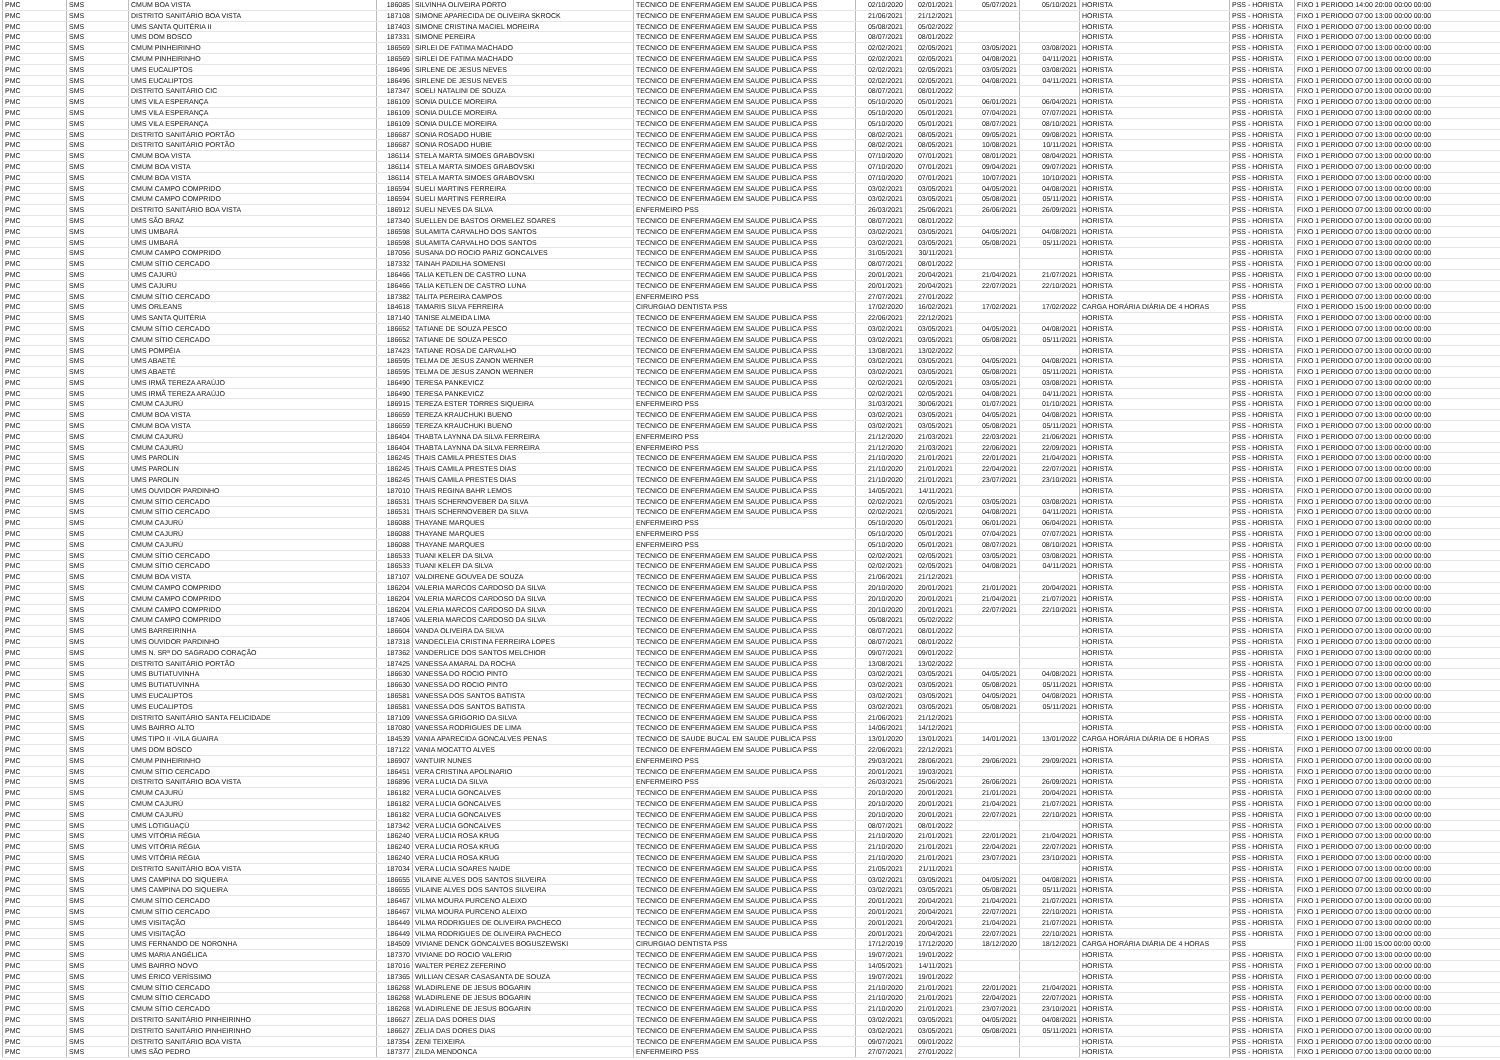| PMC | SMS | CMUM BOA VISTA | 186085 | SILVINHA OLIVEIRA PORTO | TECNICO DE ENFERMAGEM EM SAUDE PUBLICA PSS | 02/10/2020 | 02/01/2021 | 05/07/2021 | 05/10/2021 | HORISTA | PSS - HORISTA | FIXO 1 PERIODO 14:00 20:00 00:00 00:00 |
| PMC | SMS | DISTRITO SANITÁRIO BOA VISTA | 187108 | SIMONE APARECIDA DE OLIVEIRA SKROCK | TECNICO DE ENFERMAGEM EM SAUDE PUBLICA PSS | 21/06/2021 | 21/12/2021 | | | HORISTA | PSS - HORISTA | FIXO 1 PERIODO 07:00 13:00 00:00 00:00 |
| PMC | SMS | UMS SANTA QUITÉRIA II | 187403 | SIMONE CRISTINA MACIEL MOREIRA | TECNICO DE ENFERMAGEM EM SAUDE PUBLICA PSS | 05/08/2021 | 05/02/2022 | | | HORISTA | PSS - HORISTA | FIXO 1 PERIODO 07:00 13:00 00:00 00:00 |
| PMC | SMS | UMS DOM BOSCO | 187331 | SIMONE PEREIRA | TECNICO DE ENFERMAGEM EM SAUDE PUBLICA PSS | 08/07/2021 | 08/01/2022 | | | HORISTA | PSS - HORISTA | FIXO 1 PERIODO 07:00 13:00 00:00 00:00 |
| PMC | SMS | CMUM PINHEIRINHO | 186569 | SIRLEI DE FATIMA MACHADO | TECNICO DE ENFERMAGEM EM SAUDE PUBLICA PSS | 02/02/2021 | 02/05/2021 | 03/05/2021 | 03/08/2021 | HORISTA | PSS - HORISTA | FIXO 1 PERIODO 07:00 13:00 00:00 00:00 |
| PMC | SMS | CMUM PINHEIRINHO | 186569 | SIRLEI DE FATIMA MACHADO | TECNICO DE ENFERMAGEM EM SAUDE PUBLICA PSS | 02/02/2021 | 02/05/2021 | 04/08/2021 | 04/11/2021 | HORISTA | PSS - HORISTA | FIXO 1 PERIODO 07:00 13:00 00:00 00:00 |
| PMC | SMS | UMS EUCALIPTOS | 186496 | SIRLENE DE JESUS NEVES | TECNICO DE ENFERMAGEM EM SAUDE PUBLICA PSS | 02/02/2021 | 02/05/2021 | 03/05/2021 | 03/08/2021 | HORISTA | PSS - HORISTA | FIXO 1 PERIODO 07:00 13:00 00:00 00:00 |
| PMC | SMS | UMS EUCALIPTOS | 186496 | SIRLENE DE JESUS NEVES | TECNICO DE ENFERMAGEM EM SAUDE PUBLICA PSS | 02/02/2021 | 02/05/2021 | 04/08/2021 | 04/11/2021 | HORISTA | PSS - HORISTA | FIXO 1 PERIODO 07:00 13:00 00:00 00:00 |
| PMC | SMS | DISTRITO SANITÁRIO CIC | 187347 | SOELI NATALINI DE SOUZA | TECNICO DE ENFERMAGEM EM SAUDE PUBLICA PSS | 08/07/2021 | 08/01/2022 | | | HORISTA | PSS - HORISTA | FIXO 1 PERIODO 07:00 13:00 00:00 00:00 |
| PMC | SMS | UMS VILA ESPERANÇA | 186109 | SONIA DULCE MOREIRA | TECNICO DE ENFERMAGEM EM SAUDE PUBLICA PSS | 05/10/2020 | 05/01/2021 | 06/01/2021 | 06/04/2021 | HORISTA | PSS - HORISTA | FIXO 1 PERIODO 07:00 13:00 00:00 00:00 |
| PMC | SMS | UMS VILA ESPERANÇA | 186109 | SONIA DULCE MOREIRA | TECNICO DE ENFERMAGEM EM SAUDE PUBLICA PSS | 05/10/2020 | 05/01/2021 | 07/04/2021 | 07/07/2021 | HORISTA | PSS - HORISTA | FIXO 1 PERIODO 07:00 13:00 00:00 00:00 |
| PMC | SMS | UMS VILA ESPERANÇA | 186109 | SONIA DULCE MOREIRA | TECNICO DE ENFERMAGEM EM SAUDE PUBLICA PSS | 05/10/2020 | 05/01/2021 | 08/07/2021 | 08/10/2021 | HORISTA | PSS - HORISTA | FIXO 1 PERIODO 07:00 13:00 00:00 00:00 |
| PMC | SMS | DISTRITO SANITÁRIO PORTÃO | 186687 | SONIA ROSADO HUBIE | TECNICO DE ENFERMAGEM EM SAUDE PUBLICA PSS | 08/02/2021 | 08/05/2021 | 09/05/2021 | 09/08/2021 | HORISTA | PSS - HORISTA | FIXO 1 PERIODO 07:00 13:00 00:00 00:00 |
| PMC | SMS | DISTRITO SANITÁRIO PORTÃO | 186687 | SONIA ROSADO HUBIE | TECNICO DE ENFERMAGEM EM SAUDE PUBLICA PSS | 08/02/2021 | 08/05/2021 | 10/08/2021 | 10/11/2021 | HORISTA | PSS - HORISTA | FIXO 1 PERIODO 07:00 13:00 00:00 00:00 |
| PMC | SMS | CMUM BOA VISTA | 186114 | STELA MARTA SIMOES GRABOVSKI | TECNICO DE ENFERMAGEM EM SAUDE PUBLICA PSS | 07/10/2020 | 07/01/2021 | 08/01/2021 | 08/04/2021 | HORISTA | PSS - HORISTA | FIXO 1 PERIODO 07:00 13:00 00:00 00:00 |
| PMC | SMS | CMUM BOA VISTA | 186114 | STELA MARTA SIMOES GRABOVSKI | TECNICO DE ENFERMAGEM EM SAUDE PUBLICA PSS | 07/10/2020 | 07/01/2021 | 09/04/2021 | 09/07/2021 | HORISTA | PSS - HORISTA | FIXO 1 PERIODO 07:00 13:00 00:00 00:00 |
| PMC | SMS | CMUM BOA VISTA | 186114 | STELA MARTA SIMOES GRABOVSKI | TECNICO DE ENFERMAGEM EM SAUDE PUBLICA PSS | 07/10/2020 | 07/01/2021 | 10/07/2021 | 10/10/2021 | HORISTA | PSS - HORISTA | FIXO 1 PERIODO 07:00 13:00 00:00 00:00 |
| PMC | SMS | CMUM CAMPO COMPRIDO | 186594 | SUELI MARTINS FERREIRA | TECNICO DE ENFERMAGEM EM SAUDE PUBLICA PSS | 03/02/2021 | 03/05/2021 | 04/05/2021 | 04/08/2021 | HORISTA | PSS - HORISTA | FIXO 1 PERIODO 07:00 13:00 00:00 00:00 |
| PMC | SMS | CMUM CAMPO COMPRIDO | 186594 | SUELI MARTINS FERREIRA | TECNICO DE ENFERMAGEM EM SAUDE PUBLICA PSS | 03/02/2021 | 03/05/2021 | 05/08/2021 | 05/11/2021 | HORISTA | PSS - HORISTA | FIXO 1 PERIODO 07:00 13:00 00:00 00:00 |
| PMC | SMS | DISTRITO SANITÁRIO BOA VISTA | 186912 | SUELI NEVES DA SILVA | ENFERMEIRO PSS | 26/03/2021 | 25/06/2021 | 26/06/2021 | 26/09/2021 | HORISTA | PSS - HORISTA | FIXO 1 PERIODO 07:00 13:00 00:00 00:00 |
| PMC | SMS | UMS SÃO BRAZ | 187340 | SUELLEN DE BASTOS ORMELEZ SOARES | TECNICO DE ENFERMAGEM EM SAUDE PUBLICA PSS | 08/07/2021 | 08/01/2022 | | | HORISTA | PSS - HORISTA | FIXO 1 PERIODO 07:00 13:00 00:00 00:00 |
| PMC | SMS | UMS UMBARÁ | 186598 | SULAMITA CARVALHO DOS SANTOS | TECNICO DE ENFERMAGEM EM SAUDE PUBLICA PSS | 03/02/2021 | 03/05/2021 | 04/05/2021 | 04/08/2021 | HORISTA | PSS - HORISTA | FIXO 1 PERIODO 07:00 13:00 00:00 00:00 |
| PMC | SMS | UMS UMBARÁ | 186598 | SULAMITA CARVALHO DOS SANTOS | TECNICO DE ENFERMAGEM EM SAUDE PUBLICA PSS | 03/02/2021 | 03/05/2021 | 05/08/2021 | 05/11/2021 | HORISTA | PSS - HORISTA | FIXO 1 PERIODO 07:00 13:00 00:00 00:00 |
| PMC | SMS | CMUM CAMPO COMPRIDO | 187056 | SUSANA DO ROCIO PARIZ GONCALVES | TECNICO DE ENFERMAGEM EM SAUDE PUBLICA PSS | 31/05/2021 | 30/11/2021 | | | HORISTA | PSS - HORISTA | FIXO 1 PERIODO 07:00 13:00 00:00 00:00 |
| PMC | SMS | CMUM SÍTIO CERCADO | 187332 | TAINAH PADILHA SOMENSI | TECNICO DE ENFERMAGEM EM SAUDE PUBLICA PSS | 08/07/2021 | 08/01/2022 | | | HORISTA | PSS - HORISTA | FIXO 1 PERIODO 07:00 13:00 00:00 00:00 |
| PMC | SMS | UMS CAJURÚ | 186466 | TALIA KETLEN DE CASTRO LUNA | TECNICO DE ENFERMAGEM EM SAUDE PUBLICA PSS | 20/01/2021 | 20/04/2021 | 21/04/2021 | 21/07/2021 | HORISTA | PSS - HORISTA | FIXO 1 PERIODO 07:00 13:00 00:00 00:00 |
| PMC | SMS | UMS CAJURU | 186466 | TALIA KETLEN DE CASTRO LUNA | TECNICO DE ENFERMAGEM EM SAUDE PUBLICA PSS | 20/01/2021 | 20/04/2021 | 22/07/2021 | 22/10/2021 | HORISTA | PSS - HORISTA | FIXO 1 PERIODO 07:00 13:00 00:00 00:00 |
| PMC | SMS | CMUM SÍTIO CERCADO | 187382 | TALITA PEREIRA CAMPOS | ENFERMEIRO PSS | 27/07/2021 | 27/01/2022 | | | HORISTA | PSS - HORISTA | FIXO 1 PERIODO 07:00 13:00 00:00 00:00 |
| PMC | SMS | UMS ORLEANS | 184618 | TAMARIS SILVA FERREIRA | CIRURGIAO DENTISTA PSS | 17/02/2020 | 16/02/2021 | 17/02/2021 | 17/02/2022 | CARGA HORÁRIA DIÁRIA DE 4 HORAS | PSS | FIXO 1 PERIODO 15:00 19:00 00:00 00:00 |
| PMC | SMS | UMS SANTA QUITÉRIA | 187140 | TANISE ALMEIDA LIMA | TECNICO DE ENFERMAGEM EM SAUDE PUBLICA PSS | 22/06/2021 | 22/12/2021 | | | HORISTA | PSS - HORISTA | FIXO 1 PERIODO 07:00 13:00 00:00 00:00 |
| PMC | SMS | CMUM SÍTIO CERCADO | 186652 | TATIANE DE SOUZA PESCO | TECNICO DE ENFERMAGEM EM SAUDE PUBLICA PSS | 03/02/2021 | 03/05/2021 | 04/05/2021 | 04/08/2021 | HORISTA | PSS - HORISTA | FIXO 1 PERIODO 07:00 13:00 00:00 00:00 |
| PMC | SMS | CMUM SÍTIO CERCADO | 186652 | TATIANE DE SOUZA PESCO | TECNICO DE ENFERMAGEM EM SAUDE PUBLICA PSS | 03/02/2021 | 03/05/2021 | 05/08/2021 | 05/11/2021 | HORISTA | PSS - HORISTA | FIXO 1 PERIODO 07:00 13:00 00:00 00:00 |
| PMC | SMS | UMS POMPÉIA | 187423 | TATIANE ROSA DE CARVALHO | TECNICO DE ENFERMAGEM EM SAUDE PUBLICA PSS | 13/08/2021 | 13/02/2022 | | | HORISTA | PSS - HORISTA | FIXO 1 PERIODO 07:00 13:00 00:00 00:00 |
| PMC | SMS | UMS ABAETÉ | 186595 | TELMA DE JESUS ZANON WERNER | TECNICO DE ENFERMAGEM EM SAUDE PUBLICA PSS | 03/02/2021 | 03/05/2021 | 04/05/2021 | 04/08/2021 | HORISTA | PSS - HORISTA | FIXO 1 PERIODO 07:00 13:00 00:00 00:00 |
| PMC | SMS | UMS ABAETÉ | 186595 | TELMA DE JESUS ZANON WERNER | TECNICO DE ENFERMAGEM EM SAUDE PUBLICA PSS | 03/02/2021 | 03/05/2021 | 05/08/2021 | 05/11/2021 | HORISTA | PSS - HORISTA | FIXO 1 PERIODO 07:00 13:00 00:00 00:00 |
| PMC | SMS | UMS IRMÃ TEREZA ARAÚJO | 186490 | TERESA PANKEVICZ | TECNICO DE ENFERMAGEM EM SAUDE PUBLICA PSS | 02/02/2021 | 02/05/2021 | 03/05/2021 | 03/08/2021 | HORISTA | PSS - HORISTA | FIXO 1 PERIODO 07:00 13:00 00:00 00:00 |
| PMC | SMS | UMS IRMÃ TEREZA ARAÚJO | 186490 | TERESA PANKEVICZ | TECNICO DE ENFERMAGEM EM SAUDE PUBLICA PSS | 02/02/2021 | 02/05/2021 | 04/08/2021 | 04/11/2021 | HORISTA | PSS - HORISTA | FIXO 1 PERIODO 07:00 13:00 00:00 00:00 |
| PMC | SMS | CMUM CAJURÚ | 186915 | TEREZA ESTER TORRES SIQUEIRA | ENFERMEIRO PSS | 31/03/2021 | 30/06/2021 | 01/07/2021 | 01/10/2021 | HORISTA | PSS - HORISTA | FIXO 1 PERIODO 07:00 13:00 00:00 00:00 |
| PMC | SMS | CMUM BOA VISTA | 186659 | TEREZA KRAUCHUKI BUENO | TECNICO DE ENFERMAGEM EM SAUDE PUBLICA PSS | 03/02/2021 | 03/05/2021 | 04/05/2021 | 04/08/2021 | HORISTA | PSS - HORISTA | FIXO 1 PERIODO 07:00 13:00 00:00 00:00 |
| PMC | SMS | CMUM BOA VISTA | 186659 | TEREZA KRAUCHUKI BUENO | TECNICO DE ENFERMAGEM EM SAUDE PUBLICA PSS | 03/02/2021 | 03/05/2021 | 05/08/2021 | 05/11/2021 | HORISTA | PSS - HORISTA | FIXO 1 PERIODO 07:00 13:00 00:00 00:00 |
| PMC | SMS | CMUM CAJURÚ | 186404 | THABTA LAYNNA DA SILVA FERREIRA | ENFERMEIRO PSS | 21/12/2020 | 21/03/2021 | 22/03/2021 | 21/06/2021 | HORISTA | PSS - HORISTA | FIXO 1 PERIODO 07:00 13:00 00:00 00:00 |
| PMC | SMS | CMUM CAJURÚ | 186404 | THABTA LAYNNA DA SILVA FERREIRA | ENFERMEIRO PSS | 21/12/2020 | 21/03/2021 | 22/06/2021 | 22/09/2021 | HORISTA | PSS - HORISTA | FIXO 1 PERIODO 07:00 13:00 00:00 00:00 |
| PMC | SMS | UMS PAROLIN | 186245 | THAIS CAMILA PRESTES DIAS | TECNICO DE ENFERMAGEM EM SAUDE PUBLICA PSS | 21/10/2020 | 21/01/2021 | 22/01/2021 | 21/04/2021 | HORISTA | PSS - HORISTA | FIXO 1 PERIODO 07:00 13:00 00:00 00:00 |
| PMC | SMS | UMS PAROLIN | 186245 | THAIS CAMILA PRESTES DIAS | TECNICO DE ENFERMAGEM EM SAUDE PUBLICA PSS | 21/10/2020 | 21/01/2021 | 22/04/2021 | 22/07/2021 | HORISTA | PSS - HORISTA | FIXO 1 PERIODO 07:00 13:00 00:00 00:00 |
| PMC | SMS | UMS PAROLIN | 186245 | THAIS CAMILA PRESTES DIAS | TECNICO DE ENFERMAGEM EM SAUDE PUBLICA PSS | 21/10/2020 | 21/01/2021 | 23/07/2021 | 23/10/2021 | HORISTA | PSS - HORISTA | FIXO 1 PERIODO 07:00 13:00 00:00 00:00 |
| PMC | SMS | UMS OUVIDOR PARDINHO | 187010 | THAIS REGINA BAHR LEMOS | TECNICO DE ENFERMAGEM EM SAUDE PUBLICA PSS | 14/05/2021 | 14/11/2021 | | | HORISTA | PSS - HORISTA | FIXO 1 PERIODO 07:00 13:00 00:00 00:00 |
| PMC | SMS | CMUM SÍTIO CERCADO | 186531 | THAIS SCHERNOVEBER DA SILVA | TECNICO DE ENFERMAGEM EM SAUDE PUBLICA PSS | 02/02/2021 | 02/05/2021 | 03/05/2021 | 03/08/2021 | HORISTA | PSS - HORISTA | FIXO 1 PERIODO 07:00 13:00 00:00 00:00 |
| PMC | SMS | CMUM SÍTIO CERCADO | 186531 | THAIS SCHERNOVEBER DA SILVA | TECNICO DE ENFERMAGEM EM SAUDE PUBLICA PSS | 02/02/2021 | 02/05/2021 | 04/08/2021 | 04/11/2021 | HORISTA | PSS - HORISTA | FIXO 1 PERIODO 07:00 13:00 00:00 00:00 |
| PMC | SMS | CMUM CAJURÚ | 186088 | THAYANE MARQUES | ENFERMEIRO PSS | 05/10/2020 | 05/01/2021 | 06/01/2021 | 06/04/2021 | HORISTA | PSS - HORISTA | FIXO 1 PERIODO 07:00 13:00 00:00 00:00 |
| PMC | SMS | CMUM CAJURÚ | 186088 | THAYANE MARQUES | ENFERMEIRO PSS | 05/10/2020 | 05/01/2021 | 07/04/2021 | 07/07/2021 | HORISTA | PSS - HORISTA | FIXO 1 PERIODO 07:00 13:00 00:00 00:00 |
| PMC | SMS | CMUM CAJURÚ | 186088 | THAYANE MARQUES | ENFERMEIRO PSS | 05/10/2020 | 05/01/2021 | 08/07/2021 | 08/10/2021 | HORISTA | PSS - HORISTA | FIXO 1 PERIODO 07:00 13:00 00:00 00:00 |
| PMC | SMS | CMUM SÍTIO CERCADO | 186533 | TUANI KELER DA SILVA | TECNICO DE ENFERMAGEM EM SAUDE PUBLICA PSS | 02/02/2021 | 02/05/2021 | 03/05/2021 | 03/08/2021 | HORISTA | PSS - HORISTA | FIXO 1 PERIODO 07:00 13:00 00:00 00:00 |
| PMC | SMS | CMUM SÍTIO CERCADO | 186533 | TUANI KELER DA SILVA | TECNICO DE ENFERMAGEM EM SAUDE PUBLICA PSS | 02/02/2021 | 02/05/2021 | 04/08/2021 | 04/11/2021 | HORISTA | PSS - HORISTA | FIXO 1 PERIODO 07:00 13:00 00:00 00:00 |
| PMC | SMS | CMUM BOA VISTA | 187107 | VALDIRENE GOUVEA DE SOUZA | TECNICO DE ENFERMAGEM EM SAUDE PUBLICA PSS | 21/06/2021 | 21/12/2021 | | | HORISTA | PSS - HORISTA | FIXO 1 PERIODO 07:00 13:00 00:00 00:00 |
| PMC | SMS | CMUM CAMPO COMPRIDO | 186204 | VALERIA MARCOS CARDOSO DA SILVA | TECNICO DE ENFERMAGEM EM SAUDE PUBLICA PSS | 20/10/2020 | 20/01/2021 | 21/01/2021 | 20/04/2021 | HORISTA | PSS - HORISTA | FIXO 1 PERIODO 07:00 13:00 00:00 00:00 |
| PMC | SMS | CMUM CAMPO COMPRIDO | 186204 | VALERIA MARCOS CARDOSO DA SILVA | TECNICO DE ENFERMAGEM EM SAUDE PUBLICA PSS | 20/10/2020 | 20/01/2021 | 21/04/2021 | 21/07/2021 | HORISTA | PSS - HORISTA | FIXO 1 PERIODO 07:00 13:00 00:00 00:00 |
| PMC | SMS | CMUM CAMPO COMPRIDO | 186204 | VALERIA MARCOS CARDOSO DA SILVA | TECNICO DE ENFERMAGEM EM SAUDE PUBLICA PSS | 20/10/2020 | 20/01/2021 | 22/07/2021 | 22/10/2021 | HORISTA | PSS - HORISTA | FIXO 1 PERIODO 07:00 13:00 00:00 00:00 |
| PMC | SMS | CMUM CAMPO COMPRIDO | 187406 | VALERIA MARCOS CARDOSO DA SILVA | TECNICO DE ENFERMAGEM EM SAUDE PUBLICA PSS | 05/08/2021 | 05/02/2022 | | | HORISTA | PSS - HORISTA | FIXO 1 PERIODO 07:00 13:00 00:00 00:00 |
| PMC | SMS | UMS BARREIRINHA | 186604 | VANDA OLIVEIRA DA SILVA | TECNICO DE ENFERMAGEM EM SAUDE PUBLICA PSS | 08/07/2021 | 08/01/2022 | | | HORISTA | PSS - HORISTA | FIXO 1 PERIODO 07:00 13:00 00:00 00:00 |
| PMC | SMS | UMS OUVIDOR PARDINHO | 187318 | VANDECLEIA CRISTINA FERREIRA LOPES | TECNICO DE ENFERMAGEM EM SAUDE PUBLICA PSS | 08/07/2021 | 08/01/2022 | | | HORISTA | PSS - HORISTA | FIXO 1 PERIODO 07:00 13:00 00:00 00:00 |
| PMC | SMS | UMS N. SRª DO SAGRADO CORAÇÃO | 187362 | VANDERLICE DOS SANTOS MELCHIOR | TECNICO DE ENFERMAGEM EM SAUDE PUBLICA PSS | 09/07/2021 | 09/01/2022 | | | HORISTA | PSS - HORISTA | FIXO 1 PERIODO 07:00 13:00 00:00 00:00 |
| PMC | SMS | DISTRITO SANITÁRIO PORTÃO | 187425 | VANESSA AMARAL DA ROCHA | TECNICO DE ENFERMAGEM EM SAUDE PUBLICA PSS | 13/08/2021 | 13/02/2022 | | | HORISTA | PSS - HORISTA | FIXO 1 PERIODO 07:00 13:00 00:00 00:00 |
| PMC | SMS | UMS BUTIATUVINHA | 186630 | VANESSA DO ROCIO PINTO | TECNICO DE ENFERMAGEM EM SAUDE PUBLICA PSS | 03/02/2021 | 03/05/2021 | 04/05/2021 | 04/08/2021 | HORISTA | PSS - HORISTA | FIXO 1 PERIODO 07:00 13:00 00:00 00:00 |
| PMC | SMS | UMS BUTIATUVINHA | 186630 | VANESSA DO ROCIO PINTO | TECNICO DE ENFERMAGEM EM SAUDE PUBLICA PSS | 03/02/2021 | 03/05/2021 | 05/08/2021 | 05/11/2021 | HORISTA | PSS - HORISTA | FIXO 1 PERIODO 07:00 13:00 00:00 00:00 |
| PMC | SMS | UMS EUCALIPTOS | 186581 | VANESSA DOS SANTOS BATISTA | TECNICO DE ENFERMAGEM EM SAUDE PUBLICA PSS | 03/02/2021 | 03/05/2021 | 04/05/2021 | 04/08/2021 | HORISTA | PSS - HORISTA | FIXO 1 PERIODO 07:00 13:00 00:00 00:00 |
| PMC | SMS | UMS EUCALIPTOS | 186581 | VANESSA DOS SANTOS BATISTA | TECNICO DE ENFERMAGEM EM SAUDE PUBLICA PSS | 03/02/2021 | 03/05/2021 | 05/08/2021 | 05/11/2021 | HORISTA | PSS - HORISTA | FIXO 1 PERIODO 07:00 13:00 00:00 00:00 |
| PMC | SMS | DISTRITO SANITÁRIO SANTA FELICIDADE | 187109 | VANESSA GRIGORIO DA SILVA | TECNICO DE ENFERMAGEM EM SAUDE PUBLICA PSS | 21/06/2021 | 21/12/2021 | | | HORISTA | PSS - HORISTA | FIXO 1 PERIODO 07:00 13:00 00:00 00:00 |
| PMC | SMS | UMS BAIRRO ALTO | 187080 | VANESSA RODRIGUES DE LIMA | TECNICO DE ENFERMAGEM EM SAUDE PUBLICA PSS | 14/06/2021 | 14/12/2021 | | | HORISTA | PSS - HORISTA | FIXO 1 PERIODO 07:00 13:00 00:00 00:00 |
| PMC | SMS | UMS TIPO II -VILA GUAIRA | 184539 | VANIA APARECIDA GONCALVES PENAS | TECNICO DE SAUDE BUCAL EM SAUDE PUBLICA PSS | 13/01/2020 | 13/01/2021 | 14/01/2021 | 13/01/2022 | CARGA HORÁRIA DIÁRIA DE 6 HORAS | PSS | FIXO 1 PERIODO 13:00 19:00 |
| PMC | SMS | UMS DOM BOSCO | 187122 | VANIA MOCATTO ALVES | TECNICO DE ENFERMAGEM EM SAUDE PUBLICA PSS | 22/06/2021 | 22/12/2021 | | | HORISTA | PSS - HORISTA | FIXO 1 PERIODO 07:00 13:00 00:00 00:00 |
| PMC | SMS | CMUM PINHEIRINHO | 186907 | VANTUIR NUNES | ENFERMEIRO PSS | 29/03/2021 | 28/06/2021 | 29/06/2021 | 29/09/2021 | HORISTA | PSS - HORISTA | FIXO 1 PERIODO 07:00 13:00 00:00 00:00 |
| PMC | SMS | CMUM SÍTIO CERCADO | 186451 | VERA CRISTINA APOLINARIO | TECNICO DE ENFERMAGEM EM SAUDE PUBLICA PSS | 20/01/2021 | 19/03/2021 | | | HORISTA | PSS - HORISTA | FIXO 1 PERIODO 07:00 13:00 00:00 00:00 |
| PMC | SMS | DISTRITO SANITÁRIO BOA VISTA | 186896 | VERA LUCIA DA SILVA | ENFERMEIRO PSS | 26/03/2021 | 25/06/2021 | 26/06/2021 | 26/09/2021 | HORISTA | PSS - HORISTA | FIXO 1 PERIODO 07:00 13:00 00:00 00:00 |
| PMC | SMS | CMUM CAJURÚ | 186182 | VERA LUCIA GONCALVES | TECNICO DE ENFERMAGEM EM SAUDE PUBLICA PSS | 20/10/2020 | 20/01/2021 | 21/01/2021 | 20/04/2021 | HORISTA | PSS - HORISTA | FIXO 1 PERIODO 07:00 13:00 00:00 00:00 |
| PMC | SMS | CMUM CAJURÚ | 186182 | VERA LUCIA GONCALVES | TECNICO DE ENFERMAGEM EM SAUDE PUBLICA PSS | 20/10/2020 | 20/01/2021 | 21/04/2021 | 21/07/2021 | HORISTA | PSS - HORISTA | FIXO 1 PERIODO 07:00 13:00 00:00 00:00 |
| PMC | SMS | CMUM CAJURÚ | 186182 | VERA LUCIA GONCALVES | TECNICO DE ENFERMAGEM EM SAUDE PUBLICA PSS | 20/10/2020 | 20/01/2021 | 22/07/2021 | 22/10/2021 | HORISTA | PSS - HORISTA | FIXO 1 PERIODO 07:00 13:00 00:00 00:00 |
| PMC | SMS | UMS LOTIGUAÇÚ | 187342 | VERA LUCIA GONCALVES | TECNICO DE ENFERMAGEM EM SAUDE PUBLICA PSS | 08/07/2021 | 08/01/2022 | | | HORISTA | PSS - HORISTA | FIXO 1 PERIODO 07:00 13:00 00:00 00:00 |
| PMC | SMS | UMS VITÓRIA RÉGIA | 186240 | VERA LUCIA ROSA KRUG | TECNICO DE ENFERMAGEM EM SAUDE PUBLICA PSS | 21/10/2020 | 21/01/2021 | 22/01/2021 | 21/04/2021 | HORISTA | PSS - HORISTA | FIXO 1 PERIODO 07:00 13:00 00:00 00:00 |
| PMC | SMS | UMS VITÓRIA RÉGIA | 186240 | VERA LUCIA ROSA KRUG | TECNICO DE ENFERMAGEM EM SAUDE PUBLICA PSS | 21/10/2020 | 21/01/2021 | 22/04/2021 | 22/07/2021 | HORISTA | PSS - HORISTA | FIXO 1 PERIODO 07:00 13:00 00:00 00:00 |
| PMC | SMS | UMS VITÓRIA RÉGIA | 186240 | VERA LUCIA ROSA KRUG | TECNICO DE ENFERMAGEM EM SAUDE PUBLICA PSS | 21/10/2020 | 21/01/2021 | 23/07/2021 | 23/10/2021 | HORISTA | PSS - HORISTA | FIXO 1 PERIODO 07:00 13:00 00:00 00:00 |
| PMC | SMS | DISTRITO SANITÁRIO BOA VISTA | 187034 | VERA LUCIA SOARES NAIDE | TECNICO DE ENFERMAGEM EM SAUDE PUBLICA PSS | 21/05/2021 | 21/11/2021 | | | HORISTA | PSS - HORISTA | FIXO 1 PERIODO 07:00 13:00 00:00 00:00 |
| PMC | SMS | UMS CAMPINA DO SIQUEIRA | 186655 | VILAINE ALVES DOS SANTOS SILVEIRA | TECNICO DE ENFERMAGEM EM SAUDE PUBLICA PSS | 03/02/2021 | 03/05/2021 | 04/05/2021 | 04/08/2021 | HORISTA | PSS - HORISTA | FIXO 1 PERIODO 07:00 13:00 00:00 00:00 |
| PMC | SMS | UMS CAMPINA DO SIQUEIRA | 186655 | VILAINE ALVES DOS SANTOS SILVEIRA | TECNICO DE ENFERMAGEM EM SAUDE PUBLICA PSS | 03/02/2021 | 03/05/2021 | 05/08/2021 | 05/11/2021 | HORISTA | PSS - HORISTA | FIXO 1 PERIODO 07:00 13:00 00:00 00:00 |
| PMC | SMS | CMUM SÍTIO CERCADO | 186467 | VILMA MOURA PURCENO ALEIXO | TECNICO DE ENFERMAGEM EM SAUDE PUBLICA PSS | 20/01/2021 | 20/04/2021 | 21/04/2021 | 21/07/2021 | HORISTA | PSS - HORISTA | FIXO 1 PERIODO 07:00 13:00 00:00 00:00 |
| PMC | SMS | CMUM SÍTIO CERCADO | 186467 | VILMA MOURA PURCENO ALEIXO | TECNICO DE ENFERMAGEM EM SAUDE PUBLICA PSS | 20/01/2021 | 20/04/2021 | 22/07/2021 | 22/10/2021 | HORISTA | PSS - HORISTA | FIXO 1 PERIODO 07:00 13:00 00:00 00:00 |
| PMC | SMS | UMS VISITAÇÃO | 186449 | VILMA RODRIGUES DE OLIVEIRA PACHECO | TECNICO DE ENFERMAGEM EM SAUDE PUBLICA PSS | 20/01/2021 | 20/04/2021 | 21/04/2021 | 21/07/2021 | HORISTA | PSS - HORISTA | FIXO 1 PERIODO 07:00 13:00 00:00 00:00 |
| PMC | SMS | UMS VISITAÇÃO | 186449 | VILMA RODRIGUES DE OLIVEIRA PACHECO | TECNICO DE ENFERMAGEM EM SAUDE PUBLICA PSS | 20/01/2021 | 20/04/2021 | 22/07/2021 | 22/10/2021 | HORISTA | PSS - HORISTA | FIXO 1 PERIODO 07:00 13:00 00:00 00:00 |
| PMC | SMS | UMS FERNANDO DE NORONHA | 184509 | VIVIANE DENCK GONCALVES BOGUSZEWSKI | CIRURGIAO DENTISTA PSS | 17/12/2019 | 17/12/2020 | 18/12/2020 | 18/12/2021 | CARGA HORÁRIA DIÁRIA DE 4 HORAS | PSS | FIXO 1 PERIODO 11:00 15:00 00:00 00:00 |
| PMC | SMS | UMS MARIA ANGÉLICA | 187370 | VIVIANE DO ROCIO VALERIO | TECNICO DE ENFERMAGEM EM SAUDE PUBLICA PSS | 19/07/2021 | 19/01/2022 | | | HORISTA | PSS - HORISTA | FIXO 1 PERIODO 07:00 13:00 00:00 00:00 |
| PMC | SMS | UMS BAIRRO NOVO | 187016 | WALTER PEREZ ZEFERINO | TECNICO DE ENFERMAGEM EM SAUDE PUBLICA PSS | 14/05/2021 | 14/11/2021 | | | HORISTA | PSS - HORISTA | FIXO 1 PERIODO 07:00 13:00 00:00 00:00 |
| PMC | SMS | UMS ÉRICO VERÍSSIMO | 187365 | WILLIAN CESAR CASASANTA DE SOUZA | TECNICO DE ENFERMAGEM EM SAUDE PUBLICA PSS | 19/07/2021 | 19/01/2022 | | | HORISTA | PSS - HORISTA | FIXO 1 PERIODO 07:00 13:00 00:00 00:00 |
| PMC | SMS | CMUM SÍTIO CERCADO | 186268 | WLADIRLENE DE JESUS BOGARIN | TECNICO DE ENFERMAGEM EM SAUDE PUBLICA PSS | 21/10/2020 | 21/01/2021 | 22/01/2021 | 21/04/2021 | HORISTA | PSS - HORISTA | FIXO 1 PERIODO 07:00 13:00 00:00 00:00 |
| PMC | SMS | CMUM SÍTIO CERCADO | 186268 | WLADIRLENE DE JESUS BOGARIN | TECNICO DE ENFERMAGEM EM SAUDE PUBLICA PSS | 21/10/2020 | 21/01/2021 | 22/04/2021 | 22/07/2021 | HORISTA | PSS - HORISTA | FIXO 1 PERIODO 07:00 13:00 00:00 00:00 |
| PMC | SMS | CMUM SÍTIO CERCADO | 186268 | WLADIRLENE DE JESUS BOGARIN | TECNICO DE ENFERMAGEM EM SAUDE PUBLICA PSS | 21/10/2020 | 21/01/2021 | 23/07/2021 | 23/10/2021 | HORISTA | PSS - HORISTA | FIXO 1 PERIODO 07:00 13:00 00:00 00:00 |
| PMC | SMS | DISTRITO SANITÁRIO PINHEIRINHO | 186627 | ZELIA DAS DORES DIAS | TECNICO DE ENFERMAGEM EM SAUDE PUBLICA PSS | 03/02/2021 | 03/05/2021 | 04/05/2021 | 04/08/2021 | HORISTA | PSS - HORISTA | FIXO 1 PERIODO 07:00 13:00 00:00 00:00 |
| PMC | SMS | DISTRITO SANITÁRIO PINHEIRINHO | 186627 | ZELIA DAS DORES DIAS | TECNICO DE ENFERMAGEM EM SAUDE PUBLICA PSS | 03/02/2021 | 03/05/2021 | 05/08/2021 | 05/11/2021 | HORISTA | PSS - HORISTA | FIXO 1 PERIODO 07:00 13:00 00:00 00:00 |
| PMC | SMS | DISTRITO SANITÁRIO BOA VISTA | 187354 | ZENI TEIXEIRA | TECNICO DE ENFERMAGEM EM SAUDE PUBLICA PSS | 09/07/2021 | 09/01/2022 | | | HORISTA | PSS - HORISTA | FIXO 1 PERIODO 07:00 13:00 00:00 00:00 |
| PMC | SMS | UMS SÃO PEDRO | 187377 | ZILDA MENDONCA | ENFERMEIRO PSS | 27/07/2021 | 27/01/2022 | | | HORISTA | PSS - HORISTA | FIXO 1 PERIODO 07:00 13:00 00:00 00:00 |